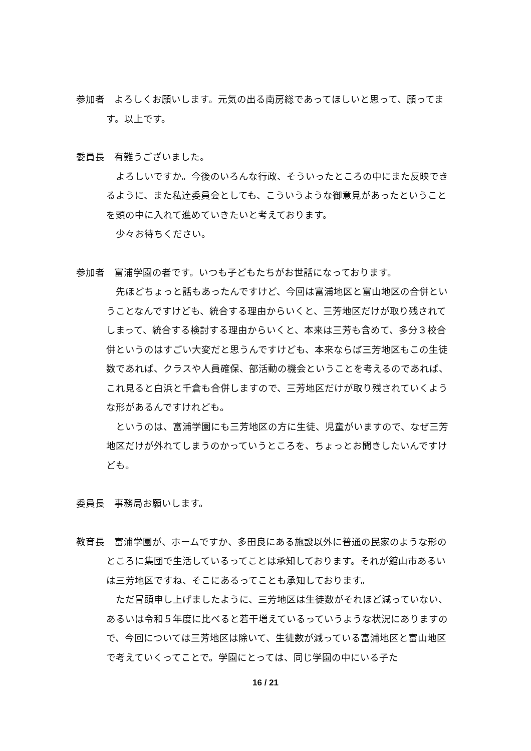参加者　よろしくお願いします。元気の出る南房総であってほしいと思って、願ってます。以上です。
委員長　有難うございました。
よろしいですか。今後のいろんな行政、そういったところの中にまた反映できるように、また私達委員会としても、こういうような御意見があったということを頭の中に入れて進めていきたいと考えております。
少々お待ちください。
参加者　富浦学園の者です。いつも子どもたちがお世話になっております。
先ほどちょっと話もあったんですけど、今回は富浦地区と富山地区の合併ということなんですけども、統合する理由からいくと、三芳地区だけが取り残されてしまって、統合する検討する理由からいくと、本来は三芳も含めて、多分３校合併というのはすごい大変だと思うんですけども、本来ならば三芳地区もこの生徒数であれば、クラスや人員確保、部活動の機会ということを考えるのであれば、これ見ると白浜と千倉も合併しますので、三芳地区だけが取り残されていくような形があるんですけれども。
というのは、富浦学園にも三芳地区の方に生徒、児童がいますので、なぜ三芳地区だけが外れてしまうのかっていうところを、ちょっとお聞きしたいんですけども。
委員長　事務局お願いします。
教育長　富浦学園が、ホームですか、多田良にある施設以外に普通の民家のような形のところに集団で生活しているってことは承知しております。それが館山市あるいは三芳地区ですね、そこにあるってことも承知しております。
ただ冒頭申し上げましたように、三芳地区は生徒数がそれほど減っていない、あるいは令和５年度に比べると若干増えているっていうような状況にありますので、今回については三芳地区は除いて、生徒数が減っている富浦地区と富山地区で考えていくってことで。学園にとっては、同じ学園の中にいる子た
16 / 21